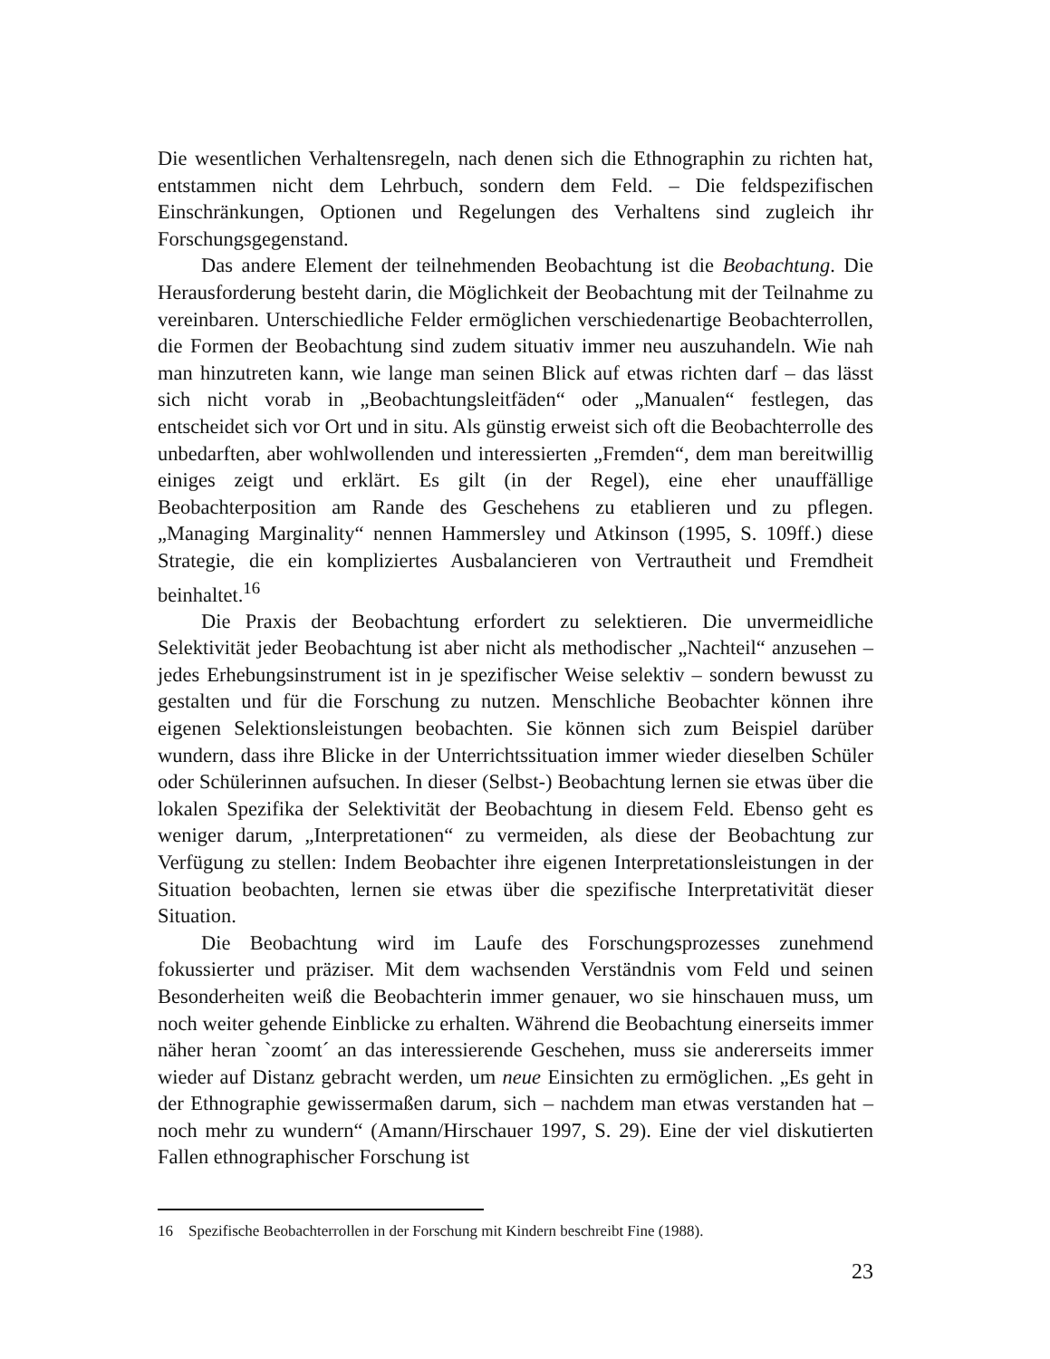Die wesentlichen Verhaltensregeln, nach denen sich die Ethnographin zu richten hat, entstammen nicht dem Lehrbuch, sondern dem Feld. – Die feldspezifischen Einschränkungen, Optionen und Regelungen des Verhaltens sind zugleich ihr Forschungsgegenstand.
Das andere Element der teilnehmenden Beobachtung ist die Beobachtung. Die Herausforderung besteht darin, die Möglichkeit der Beobachtung mit der Teilnahme zu vereinbaren. Unterschiedliche Felder ermöglichen verschiedenartige Beobachterrollen, die Formen der Beobachtung sind zudem situativ immer neu auszuhandeln. Wie nah man hinzutreten kann, wie lange man seinen Blick auf etwas richten darf – das lässt sich nicht vorab in „Beobachtungsleitfäden“ oder „Manualen“ festlegen, das entscheidet sich vor Ort und in situ. Als günstig erweist sich oft die Beobachterrolle des unbedarften, aber wohlwollenden und interessierten „Fremden“, dem man bereitwillig einiges zeigt und erklärt. Es gilt (in der Regel), eine eher unauffällige Beobachterposition am Rande des Geschehens zu etablieren und zu pflegen. „Managing Marginality“ nennen Hammersley und Atkinson (1995, S. 109ff.) diese Strategie, die ein kompliziertes Ausbalancieren von Vertrautheit und Fremdheit beinhaltet.<sup>16</sup>
Die Praxis der Beobachtung erfordert zu selektieren. Die unvermeidliche Selektivität jeder Beobachtung ist aber nicht als methodischer „Nachteil“ anzusehen – jedes Erhebungsinstrument ist in je spezifischer Weise selektiv – sondern bewusst zu gestalten und für die Forschung zu nutzen. Menschliche Beobachter können ihre eigenen Selektionsleistungen beobachten. Sie können sich zum Beispiel darüber wundern, dass ihre Blicke in der Unterrichtssituation immer wieder dieselben Schüler oder Schülerinnen aufsuchen. In dieser (Selbst-) Beobachtung lernen sie etwas über die lokalen Spezifika der Selektivität der Beobachtung in diesem Feld. Ebenso geht es weniger darum, „Interpretationen“ zu vermeiden, als diese der Beobachtung zur Verfügung zu stellen: Indem Beobachter ihre eigenen Interpretationsleistungen in der Situation beobachten, lernen sie etwas über die spezifische Interpretativität dieser Situation.
Die Beobachtung wird im Laufe des Forschungsprozesses zunehmend fokussierter und präziser. Mit dem wachsenden Verständnis vom Feld und seinen Besonderheiten weiß die Beobachterin immer genauer, wo sie hinschauen muss, um noch weiter gehende Einblicke zu erhalten. Während die Beobachtung einerseits immer näher heran `zoomt´ an das interessierende Geschehen, muss sie andererseits immer wieder auf Distanz gebracht werden, um neue Einsichten zu ermöglichen. „Es geht in der Ethnographie gewissermaßen darum, sich – nachdem man etwas verstanden hat – noch mehr zu wundern“ (Amann/Hirschauer 1997, S. 29). Eine der viel diskutierten Fallen ethnographischer Forschung ist
16 Spezifische Beobachterrollen in der Forschung mit Kindern beschreibt Fine (1988).
23